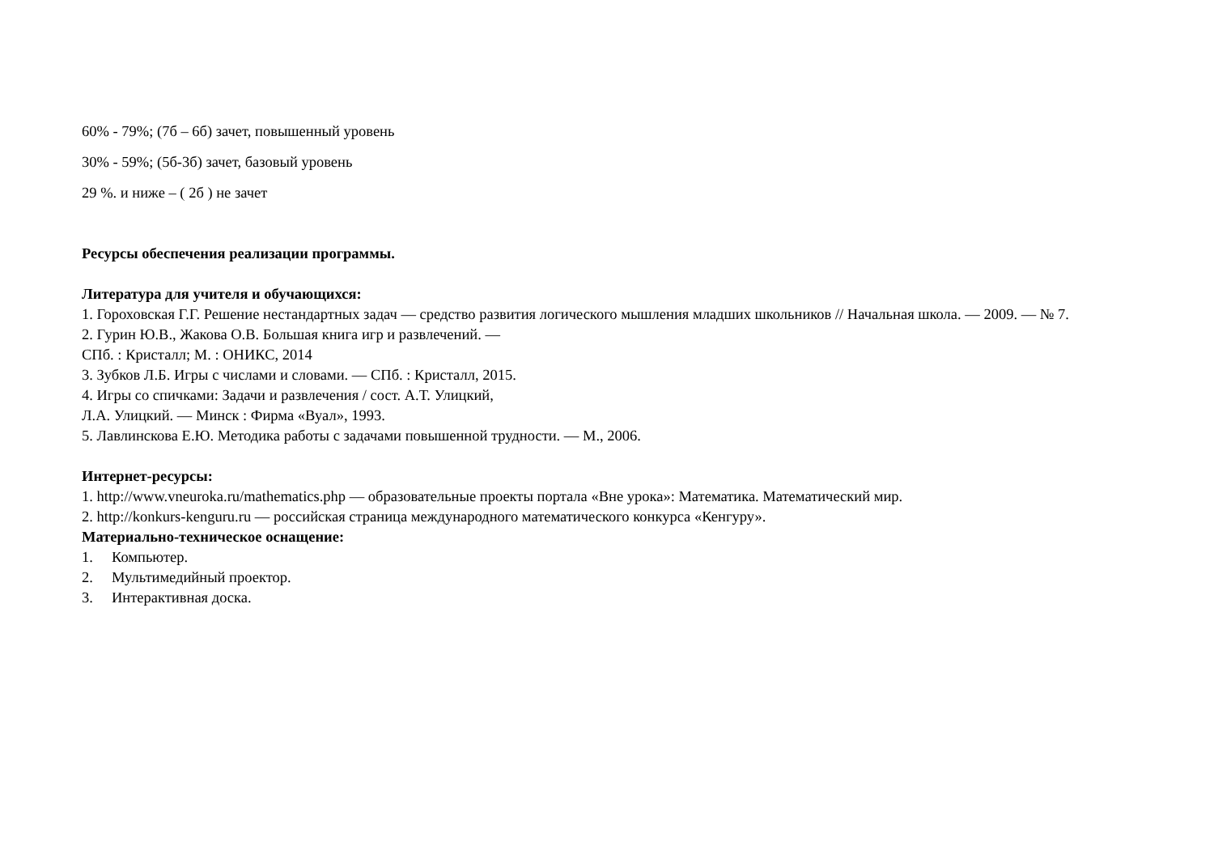60% - 79%; (7б – 6б) зачет, повышенный уровень
30% - 59%; (5б-3б) зачет, базовый уровень
29 %. и ниже – ( 2б ) не зачет
Ресурсы обеспечения реализации программы.
Литература для учителя и обучающихся:
1. Гороховская Г.Г. Решение нестандартных задач — средство развития логического мышления младших школьников // Начальная школа. — 2009. — № 7.
2. Гурин Ю.В., Жакова О.В. Большая книга игр и развлечений. —
СПб. : Кристалл; М. : ОНИКС, 2014
3. Зубков Л.Б. Игры с числами и словами. — СПб. : Кристалл, 2015.
4. Игры со спичками: Задачи и развлечения / сост. А.Т. Улицкий,
Л.А. Улицкий. — Минск : Фирма «Вуал», 1993.
5. Лавлинскова Е.Ю. Методика работы с задачами повышенной трудности. — М., 2006.
Интернет-ресурсы:
1. http://www.vneuroka.ru/mathematics.php — образовательные проекты портала «Вне урока»: Математика. Математический мир.
2. http://konkurs-kenguru.ru — российская страница международного математического конкурса «Кенгуру».
Материально-техническое оснащение:
1. Компьютер.
2. Мультимедийный проектор.
3. Интерактивная доска.